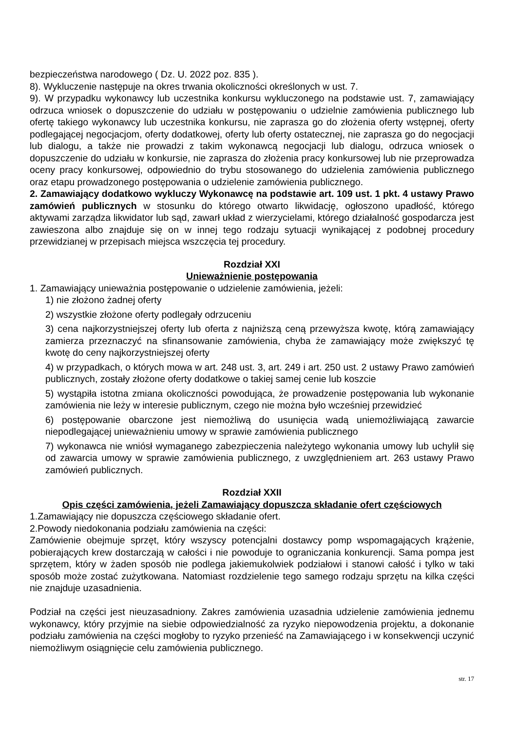bezpieczeństwa narodowego ( Dz. U. 2022 poz. 835 ).
8). Wykluczenie następuje na okres trwania okoliczności określonych w ust. 7.
9). W przypadku wykonawcy lub uczestnika konkursu wykluczonego na podstawie ust. 7, zamawiający odrzuca wniosek o dopuszczenie do udziału w postępowaniu o udzielnie zamówienia publicznego lub ofertę takiego wykonawcy lub uczestnika konkursu, nie zaprasza go do złożenia oferty wstępnej, oferty podlegającej negocjacjom, oferty dodatkowej, oferty lub oferty ostatecznej, nie zaprasza go do negocjacji lub dialogu, a także nie prowadzi z takim wykonawcą negocjacji lub dialogu, odrzuca wniosek o dopuszczenie do udziału w konkursie, nie zaprasza do złożenia pracy konkursowej lub nie przeprowadza oceny pracy konkursowej, odpowiednio do trybu stosowanego do udzielenia zamówienia publicznego oraz etapu prowadzonego postępowania o udzielenie zamówienia publicznego.
2. Zamawiający dodatkowo wykluczy Wykonawcę na podstawie art. 109 ust. 1 pkt. 4 ustawy Prawo zamówień publicznych w stosunku do którego otwarto likwidację, ogłoszono upadłość, którego aktywami zarządza likwidator lub sąd, zawarł układ z wierzycielami, którego działalność gospodarcza jest zawieszona albo znajduje się on w innej tego rodzaju sytuacji wynikającej z podobnej procedury przewidzianej w przepisach miejsca wszczęcia tej procedury.
Rozdział XXI
Unieważnienie postępowania
1. Zamawiający unieważnia postępowanie o udzielenie zamówienia, jeżeli:
1) nie złożono żadnej oferty
2) wszystkie złożone oferty podlegały odrzuceniu
3) cena najkorzystniejszej oferty lub oferta z najniższą ceną przewyższa kwotę, którą zamawiający zamierza przeznaczyć na sfinansowanie zamówienia, chyba że zamawiający może zwiększyć tę kwotę do ceny najkorzystniejszej oferty
4) w przypadkach, o których mowa w art. 248 ust. 3, art. 249 i art. 250 ust. 2 ustawy Prawo zamówień publicznych, zostały złożone oferty dodatkowe o takiej samej cenie lub koszcie
5) wystąpiła istotna zmiana okoliczności powodująca, że prowadzenie postępowania lub wykonanie zamówienia nie leży w interesie publicznym, czego nie można było wcześniej przewidzieć
6) postępowanie obarczone jest niemożliwą do usunięcia wadą uniemożliwiającą zawarcie niepodlegającej unieważnieniu umowy w sprawie zamówienia publicznego
7) wykonawca nie wniósł wymaganego zabezpieczenia należytego wykonania umowy lub uchylił się od zawarcia umowy w sprawie zamówienia publicznego, z uwzględnieniem art. 263 ustawy Prawo zamówień publicznych.
Rozdział XXII
Opis części zamówienia, jeżeli Zamawiający dopuszcza składanie ofert częściowych
1.Zamawiający nie dopuszcza częściowego składanie ofert.
2.Powody niedokonania podziału zamówienia na części:
Zamówienie obejmuje sprzęt, który wszyscy potencjalni dostawcy pomp wspomagających krążenie, pobierających krew dostarczają w całości i nie powoduje to ograniczania konkurencji. Sama pompa jest sprzętem, który w żaden sposób nie podlega jakiemukolwiek podziałowi i stanowi całość i tylko w taki sposób może zostać zużytkowana. Natomiast rozdzielenie tego samego rodzaju sprzętu na kilka części nie znajduje uzasadnienia.
Podział na części jest nieuzasadniony. Zakres zamówienia uzasadnia udzielenie zamówienia jednemu wykonawcy, który przyjmie na siebie odpowiedzialność za ryzyko niepowodzenia projektu, a dokonanie podziału zamówienia na części mogłoby to ryzyko przenieść na Zamawiającego i w konsekwencji uczynić niemożliwym osiągnięcie celu zamówienia publicznego.
str. 17